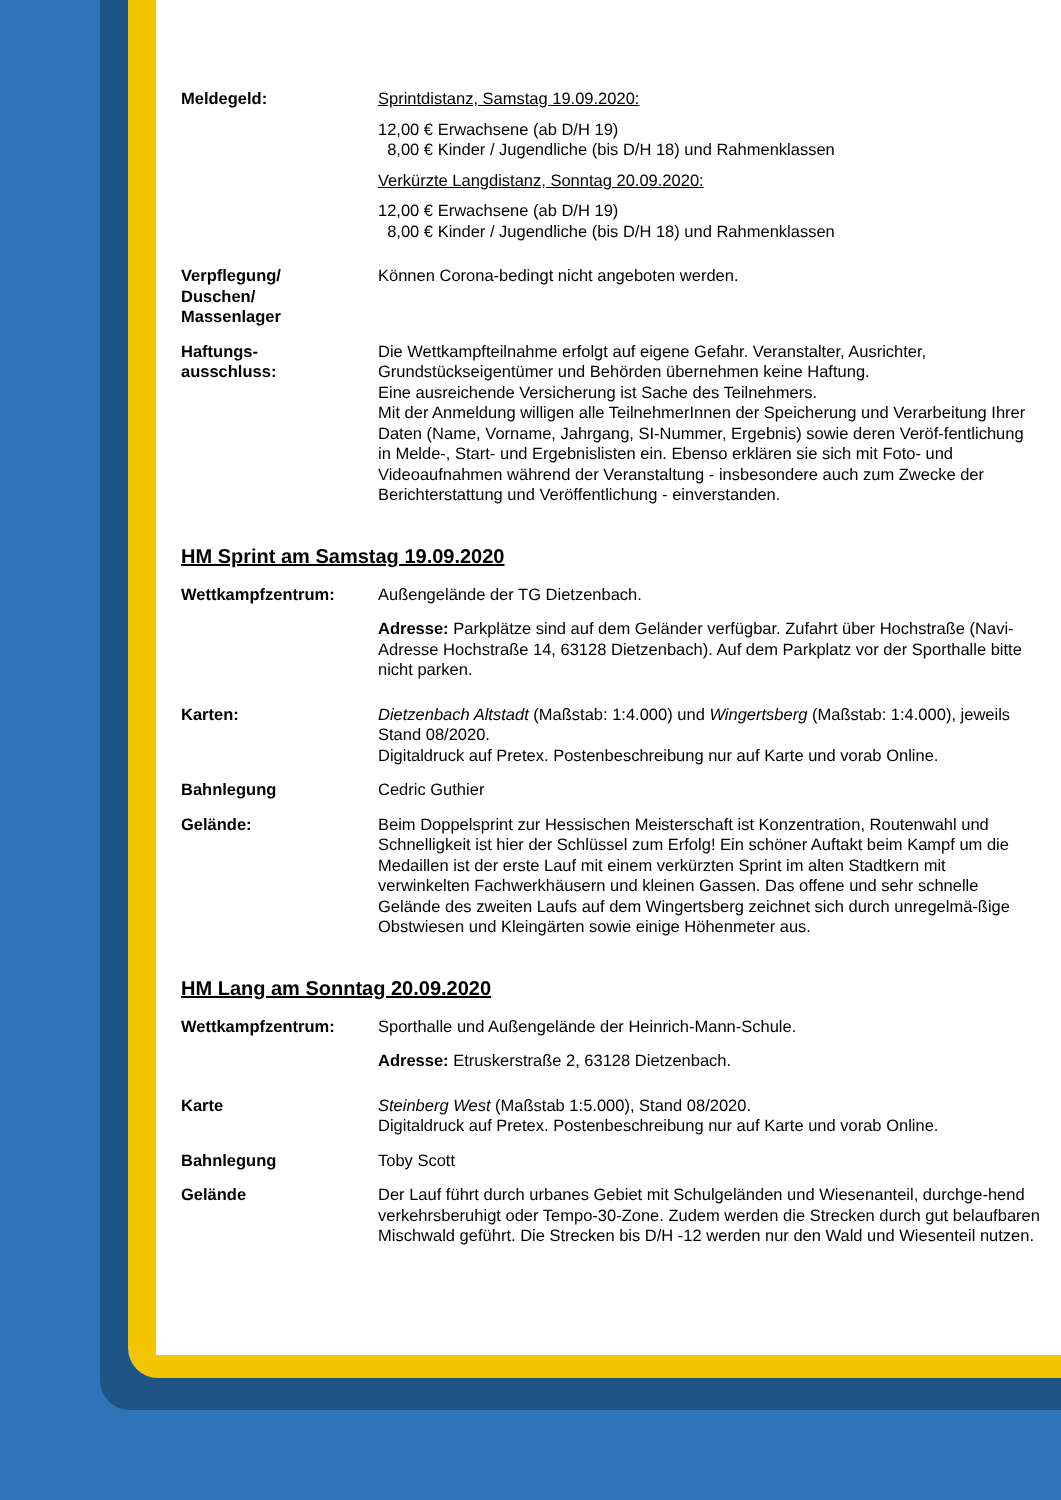Meldegeld: Sprintdistanz, Samstag 19.09.2020:
12,00 € Erwachsene (ab D/H 19)
8,00 € Kinder / Jugendliche (bis D/H 18) und Rahmenklassen
Verkürzte Langdistanz, Sonntag 20.09.2020:
12,00 € Erwachsene (ab D/H 19)
8,00 € Kinder / Jugendliche (bis D/H 18) und Rahmenklassen
Verpflegung/
Duschen/
Massenlager
Können Corona-bedingt nicht angeboten werden.
Haftungs-
ausschluss:
Die Wettkampfteilnahme erfolgt auf eigene Gefahr. Veranstalter, Ausrichter, Grundstückseigentümer und Behörden übernehmen keine Haftung.
Eine ausreichende Versicherung ist Sache des Teilnehmers.
Mit der Anmeldung willigen alle TeilnehmerInnen der Speicherung und Verarbeitung Ihrer Daten (Name, Vorname, Jahrgang, SI-Nummer, Ergebnis) sowie deren Veröf-fentlichung in Melde-, Start- und Ergebnislisten ein. Ebenso erklären sie sich mit Foto- und Videoaufnahmen während der Veranstaltung - insbesondere auch zum Zwecke der Berichterstattung und Veröffentlichung - einverstanden.
HM Sprint am Samstag 19.09.2020
Wettkampfzentrum: Außengelände der TG Dietzenbach.
Adresse: Parkplätze sind auf dem Geländer verfügbar. Zufahrt über Hochstraße (Navi-Adresse Hochstraße 14, 63128 Dietzenbach). Auf dem Parkplatz vor der Sporthalle bitte nicht parken.
Karten: Dietzenbach Altstadt (Maßstab: 1:4.000) und Wingertsberg (Maßstab: 1:4.000), jeweils Stand 08/2020.
Digitaldruck auf Pretex. Postenbeschreibung nur auf Karte und vorab Online.
Bahnlegung Cedric Guthier
Gelände: Beim Doppelsprint zur Hessischen Meisterschaft ist Konzentration, Routenwahl und Schnelligkeit ist hier der Schlüssel zum Erfolg! Ein schöner Auftakt beim Kampf um die Medaillen ist der erste Lauf mit einem verkürzten Sprint im alten Stadtkern mit verwinkelten Fachwerkhäusern und kleinen Gassen. Das offene und sehr schnelle Gelände des zweiten Laufs auf dem Wingertsberg zeichnet sich durch unregelmä-ßige Obstwiesen und Kleingärten sowie einige Höhenmeter aus.
HM Lang am Sonntag 20.09.2020
Wettkampfzentrum: Sporthalle und Außengelände der Heinrich-Mann-Schule.
Adresse: Etruskerstraße 2, 63128 Dietzenbach.
Karte Steinberg West (Maßstab 1:5.000), Stand 08/2020.
Digitaldruck auf Pretex. Postenbeschreibung nur auf Karte und vorab Online.
Bahnlegung Toby Scott
Gelände Der Lauf führt durch urbanes Gebiet mit Schulgeländen und Wiesenanteil, durchge-hend verkehrsberuhigt oder Tempo-30-Zone. Zudem werden die Strecken durch gut belaufbaren Mischwald geführt. Die Strecken bis D/H -12 werden nur den Wald und Wiesenteil nutzen.